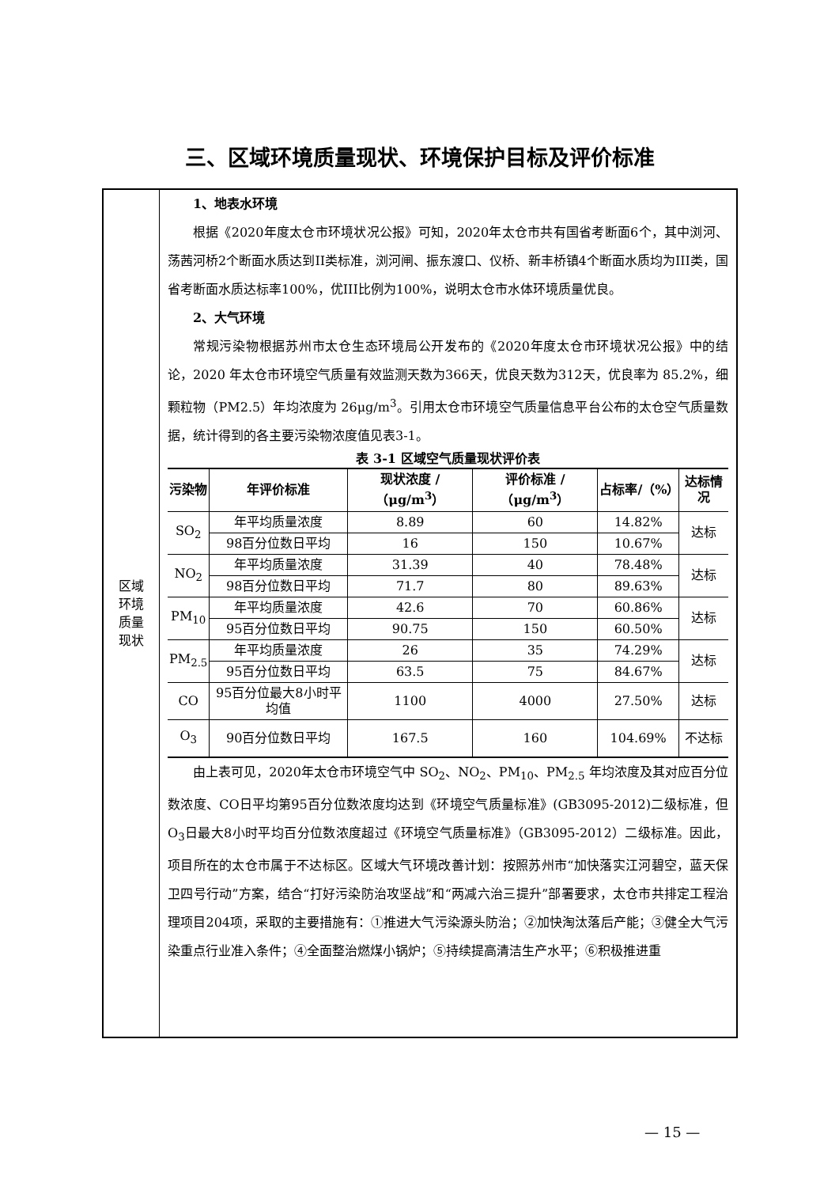三、区域环境质量现状、环境保护目标及评价标准
区域
环境
质量
现状
1、地表水环境
根据《2020年度太仓市环境状况公报》可知，2020年太仓市共有国省考断面6个，其中浏河、荡茜河桥2个断面水质达到II类标准，浏河闸、振东渡口、仪桥、新丰桥镇4个断面水质均为III类，国省考断面水质达标率100%，优III比例为100%，说明太仓市水体环境质量优良。
2、大气环境
常规污染物根据苏州市太仓生态环境局公开发布的《2020年度太仓市环境状况公报》中的结论，2020 年太仓市环境空气质量有效监测天数为366天，优良天数为312天，优良率为 85.2%，细颗粒物（PM2.5）年均浓度为 26μg/m<sup>3</sup>。引用太仓市环境空气质量信息平台公布的太仓空气质量数据，统计得到的各主要污染物浓度值见表3-1。
表 3-1 区域空气质量现状评价表
| 污染物 | 年评价标准 | 现状浓度 /（μg/m<sup>3</sup>） | 评价标准 /（μg/m<sup>3</sup>） | 占标率/（%） | 达标情况 |
| --- | --- | --- | --- | --- | --- |
| SO<sub>2</sub> | 年平均质量浓度 | 8.89 | 60 | 14.82% | 达标 |
| | 98百分位数日平均 | 16 | 150 | 10.67% | |
| NO<sub>2</sub> | 年平均质量浓度 | 31.39 | 40 | 78.48% | 达标 |
| | 98百分位数日平均 | 71.7 | 80 | 89.63% | |
| PM<sub>10</sub> | 年平均质量浓度 | 42.6 | 70 | 60.86% | 达标 |
| | 95百分位数日平均 | 90.75 | 150 | 60.50% | |
| PM<sub>2.5</sub> | 年平均质量浓度 | 26 | 35 | 74.29% | 达标 |
| | 95百分位数日平均 | 63.5 | 75 | 84.67% | |
| CO | 95百分位最大8小时平均值 | 1100 | 4000 | 27.50% | 达标 |
| O<sub>3</sub> | 90百分位数日平均 | 167.5 | 160 | 104.69% | 不达标 |
由上表可见，2020年太仓市环境空气中 SO<sub>2</sub>、NO<sub>2</sub>、PM<sub>10</sub>、PM<sub>2.5</sub> 年均浓度及其对应百分位数浓度、CO日平均第95百分位数浓度均达到《环境空气质量标准》(GB3095-2012)二级标准，但O<sub>3</sub>日最大8小时平均百分位数浓度超过《环境空气质量标准》（GB3095-2012）二级标准。因此，项目所在的太仓市属于不达标区。区域大气环境改善计划：按照苏州市“加快落实江河碧空，蓝天保卫四号行动”方案，结合“打好污染防治攻坚战”和“两减六治三提升”部署要求，太仓市共排定工程治理项目204项，采取的主要措施有：①推进大气污染源头防治；②加快淘汰落后产能；③健全大气污染重点行业准入条件；④全面整治燃煤小锅炉；⑤持续提高清洁生产水平；⑥积极推进重
— 15 —